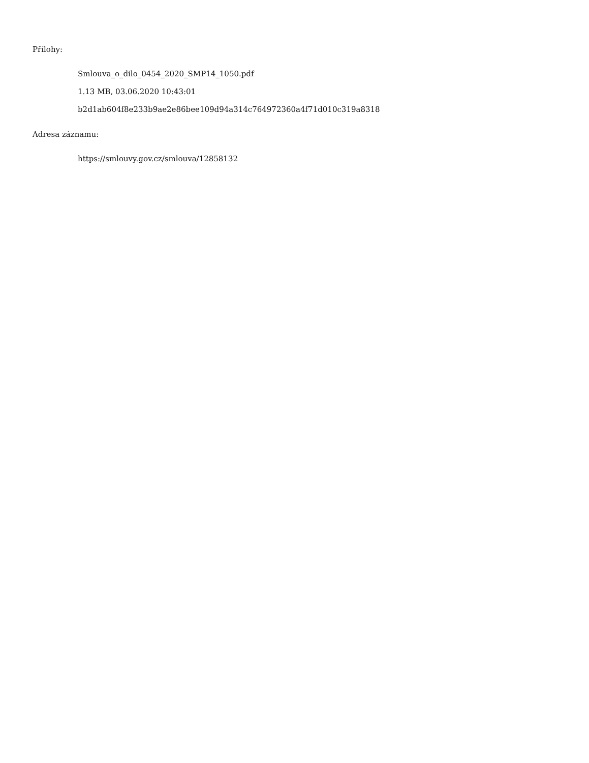Přílohy:
Smlouva_o_dilo_0454_2020_SMP14_1050.pdf
1.13 MB, 03.06.2020 10:43:01
b2d1ab604f8e233b9ae2e86bee109d94a314c764972360a4f71d010c319a8318
Adresa záznamu:
https://smlouvy.gov.cz/smlouva/12858132